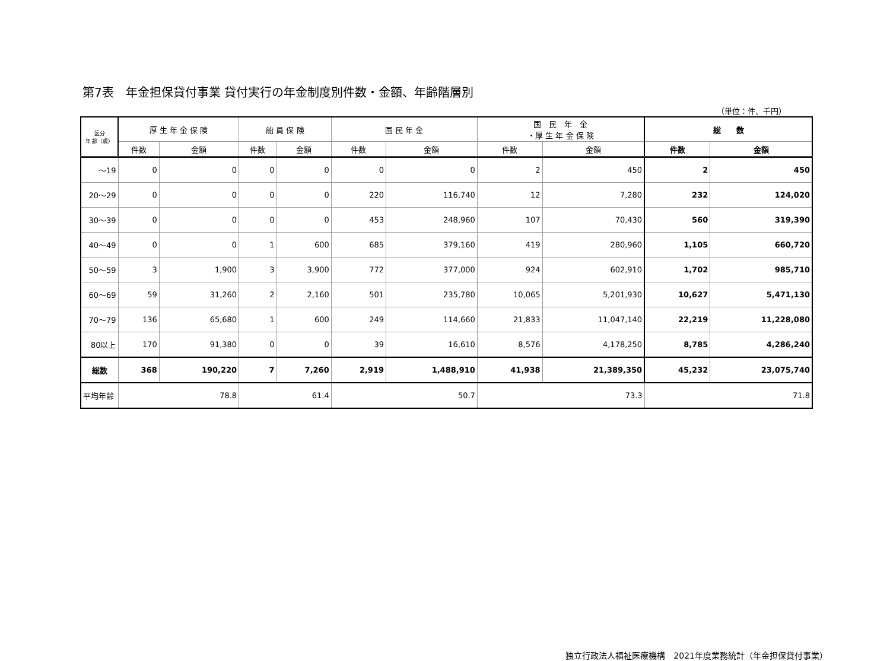第7表　年金担保貸付事業 貸付実行の年金制度別件数・金額、年齢階層別
（単位：件、千円）
| 区分 年 齢（歳） | 厚 生 年 金 保 険 | | 船 員 保 険 | | 国 民 年 金 | | 国 民 年 金 ・厚 生 年 金 保 険 | | 総 数 | |
| --- | --- | --- | --- | --- | --- | --- | --- | --- | --- | --- |
| | 件数 | 金額 | 件数 | 金額 | 件数 | 金額 | 件数 | 金額 | 件数 | 金額 |
| ～19 | 0 | 0 | 0 | 0 | 0 | 0 | 2 | 450 | 2 | 450 |
| 20～29 | 0 | 0 | 0 | 0 | 220 | 116,740 | 12 | 7,280 | 232 | 124,020 |
| 30～39 | 0 | 0 | 0 | 0 | 453 | 248,960 | 107 | 70,430 | 560 | 319,390 |
| 40～49 | 0 | 0 | 1 | 600 | 685 | 379,160 | 419 | 280,960 | 1,105 | 660,720 |
| 50～59 | 3 | 1,900 | 3 | 3,900 | 772 | 377,000 | 924 | 602,910 | 1,702 | 985,710 |
| 60～69 | 59 | 31,260 | 2 | 2,160 | 501 | 235,780 | 10,065 | 5,201,930 | 10,627 | 5,471,130 |
| 70～79 | 136 | 65,680 | 1 | 600 | 249 | 114,660 | 21,833 | 11,047,140 | 22,219 | 11,228,080 |
| 80以上 | 170 | 91,380 | 0 | 0 | 39 | 16,610 | 8,576 | 4,178,250 | 8,785 | 4,286,240 |
| 総数 | 368 | 190,220 | 7 | 7,260 | 2,919 | 1,488,910 | 41,938 | 21,389,350 | 45,232 | 23,075,740 |
| 平均年齢 | 78.8 | | 61.4 | | 50.7 | | 73.3 | | 71.8 | |
独立行政法人福祉医療機構　2021年度業務統計（年金担保貸付事業）